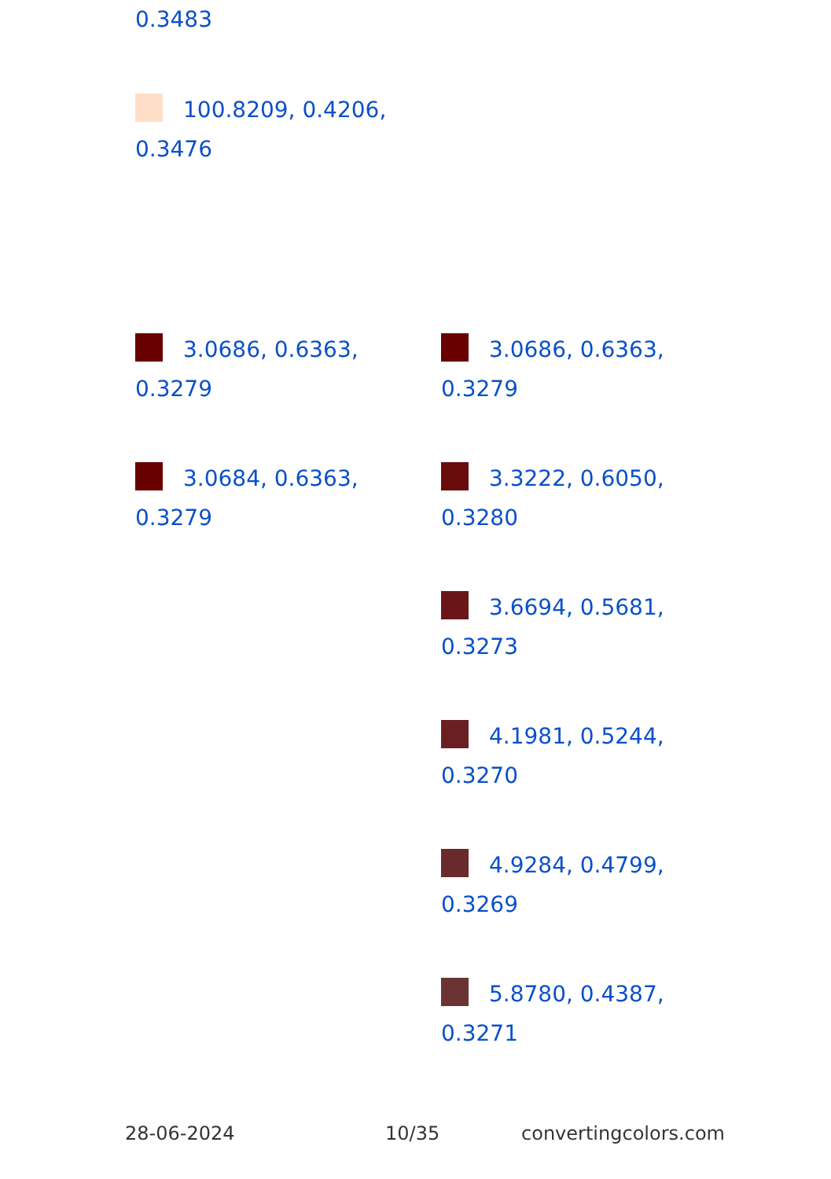0.3483
100.8209, 0.4206, 0.3476
3.0686, 0.6363, 0.3279
3.0684, 0.6363, 0.3279
3.0686, 0.6363, 0.3279
3.3222, 0.6050, 0.3280
3.6694, 0.5681, 0.3273
4.1981, 0.5244, 0.3270
4.9284, 0.4799, 0.3269
5.8780, 0.4387, 0.3271
28-06-2024 10/35 convertingcolors.com